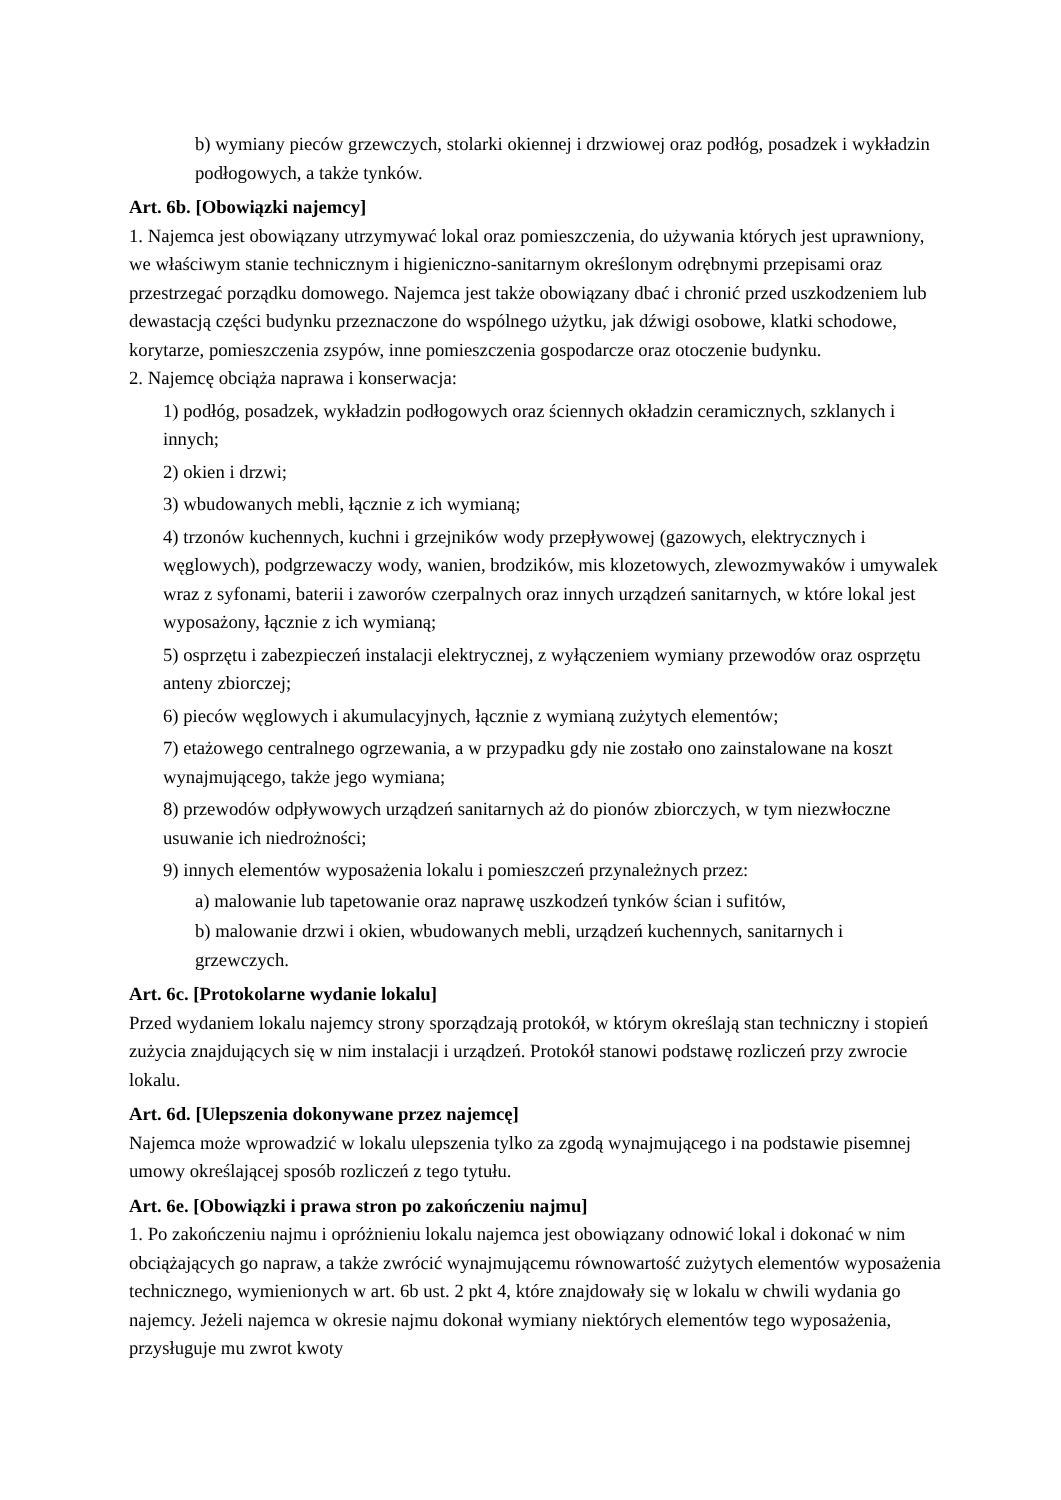b) wymiany pieców grzewczych, stolarki okiennej i drzwiowej oraz podłóg, posadzek i wykładzin podłogowych, a także tynków.
Art. 6b. [Obowiązki najemcy]
1. Najemca jest obowiązany utrzymywać lokal oraz pomieszczenia, do używania których jest uprawniony, we właściwym stanie technicznym i higieniczno-sanitarnym określonym odrębnymi przepisami oraz przestrzegać porządku domowego. Najemca jest także obowiązany dbać i chronić przed uszkodzeniem lub dewastacją części budynku przeznaczone do wspólnego użytku, jak dźwigi osobowe, klatki schodowe, korytarze, pomieszczenia zsypów, inne pomieszczenia gospodarcze oraz otoczenie budynku.
2. Najemcę obciąża naprawa i konserwacja:
1) podłóg, posadzek, wykładzin podłogowych oraz ściennych okładzin ceramicznych, szklanych i innych;
2) okien i drzwi;
3) wbudowanych mebli, łącznie z ich wymianą;
4) trzonów kuchennych, kuchni i grzejników wody przepływowej (gazowych, elektrycznych i węglowych), podgrzewaczy wody, wanien, brodzików, mis klozetowych, zlewozmywaków i umywalek wraz z syfonami, baterii i zaworów czerpalnych oraz innych urządzeń sanitarnych, w które lokal jest wyposażony, łącznie z ich wymianą;
5) osprzętu i zabezpieczeń instalacji elektrycznej, z wyłączeniem wymiany przewodów oraz osprzętu anteny zbiorczej;
6) pieców węglowych i akumulacyjnych, łącznie z wymianą zużytych elementów;
7) etażowego centralnego ogrzewania, a w przypadku gdy nie zostało ono zainstalowane na koszt wynajmującego, także jego wymiana;
8) przewodów odpływowych urządzeń sanitarnych aż do pionów zbiorczych, w tym niezwłoczne usuwanie ich niedrożności;
9) innych elementów wyposażenia lokalu i pomieszczeń przynależnych przez:
a) malowanie lub tapetowanie oraz naprawę uszkodzeń tynków ścian i sufitów,
b) malowanie drzwi i okien, wbudowanych mebli, urządzeń kuchennych, sanitarnych i grzewczych.
Art. 6c. [Protokolarne wydanie lokalu]
Przed wydaniem lokalu najemcy strony sporządzają protokół, w którym określają stan techniczny i stopień zużycia znajdujących się w nim instalacji i urządzeń. Protokół stanowi podstawę rozliczeń przy zwrocie lokalu.
Art. 6d. [Ulepszenia dokonywane przez najemcę]
Najemca może wprowadzić w lokalu ulepszenia tylko za zgodą wynajmującego i na podstawie pisemnej umowy określającej sposób rozliczeń z tego tytułu.
Art. 6e. [Obowiązki i prawa stron po zakończeniu najmu]
1. Po zakończeniu najmu i opróżnieniu lokalu najemca jest obowiązany odnowić lokal i dokonać w nim obciążających go napraw, a także zwrócić wynajmującemu równowartość zużytych elementów wyposażenia technicznego, wymienionych w art. 6b ust. 2 pkt 4, które znajdowały się w lokalu w chwili wydania go najemcy. Jeżeli najemca w okresie najmu dokonał wymiany niektórych elementów tego wyposażenia, przysługuje mu zwrot kwoty